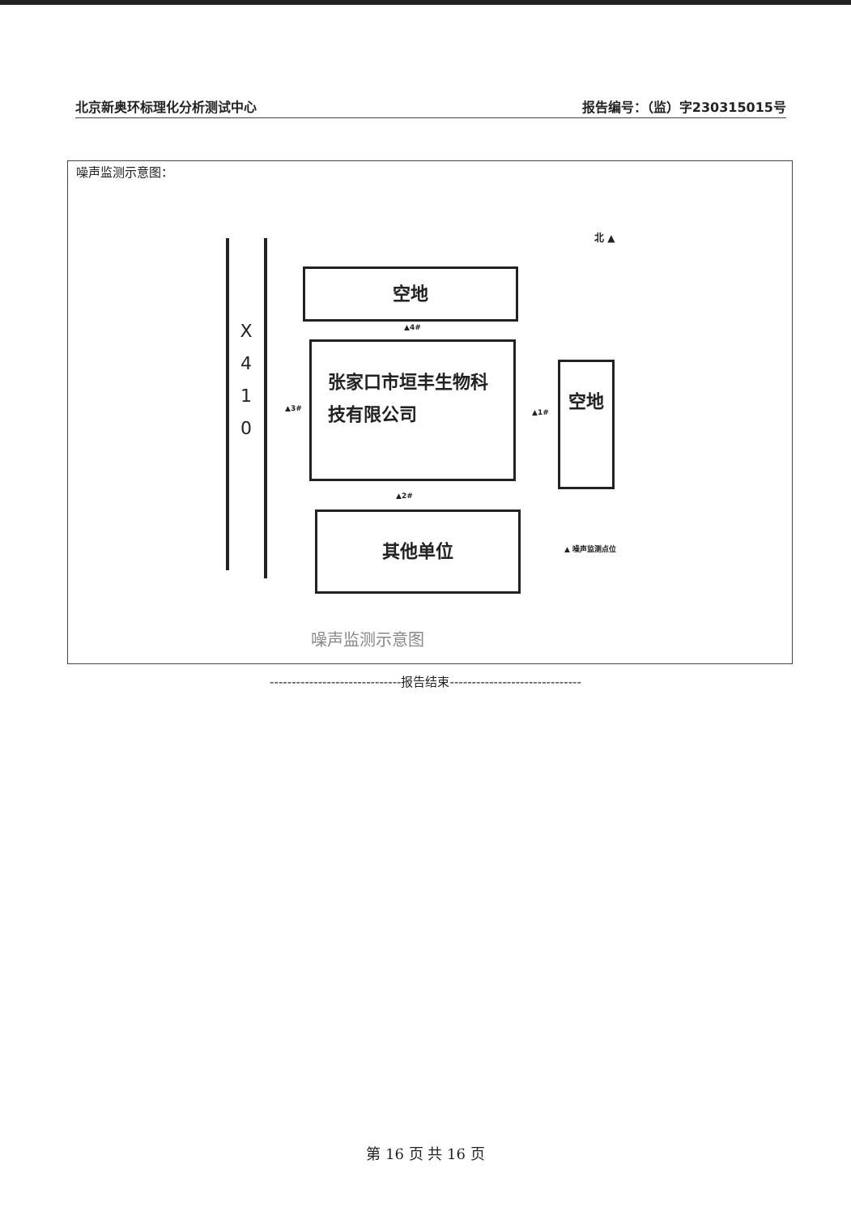北京新奥环标理化分析测试中心 报告编号：（监）字230315015号
噪声监测示意图：
X 4 1 0
北 ▲
空地
▲4#
张家口市垣丰生物科
技有限公司
▲3# ▲1#
空地
▲2#
其他单位
▲ 噪声监测点位
噪声监测示意图
------------------------------报告结束------------------------------
第 16 页 共 16 页